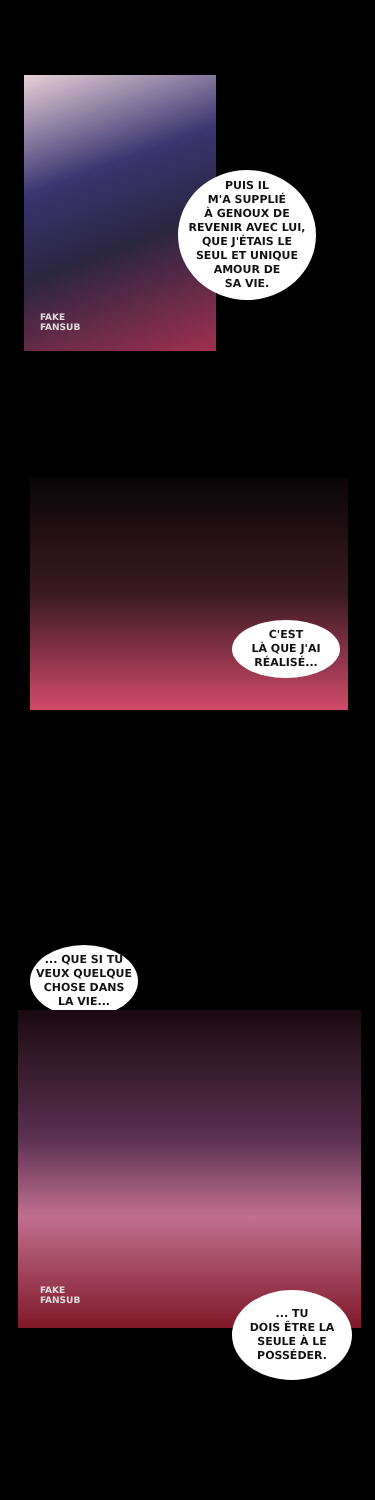FAKE
FANSUB
PUIS IL
M'A SUPPLIÉ
À GENOUX DE
REVENIR AVEC LUI,
QUE J'ÉTAIS LE
SEUL ET UNIQUE
AMOUR DE
SA VIE.
C'EST
LÀ QUE J'AI
RÉALISÉ...
... QUE SI TU
VEUX QUELQUE
CHOSE DANS
LA VIE...
FAKE
FANSUB
... TU
DOIS ÊTRE LA
SEULE À LE
POSSÉDER.